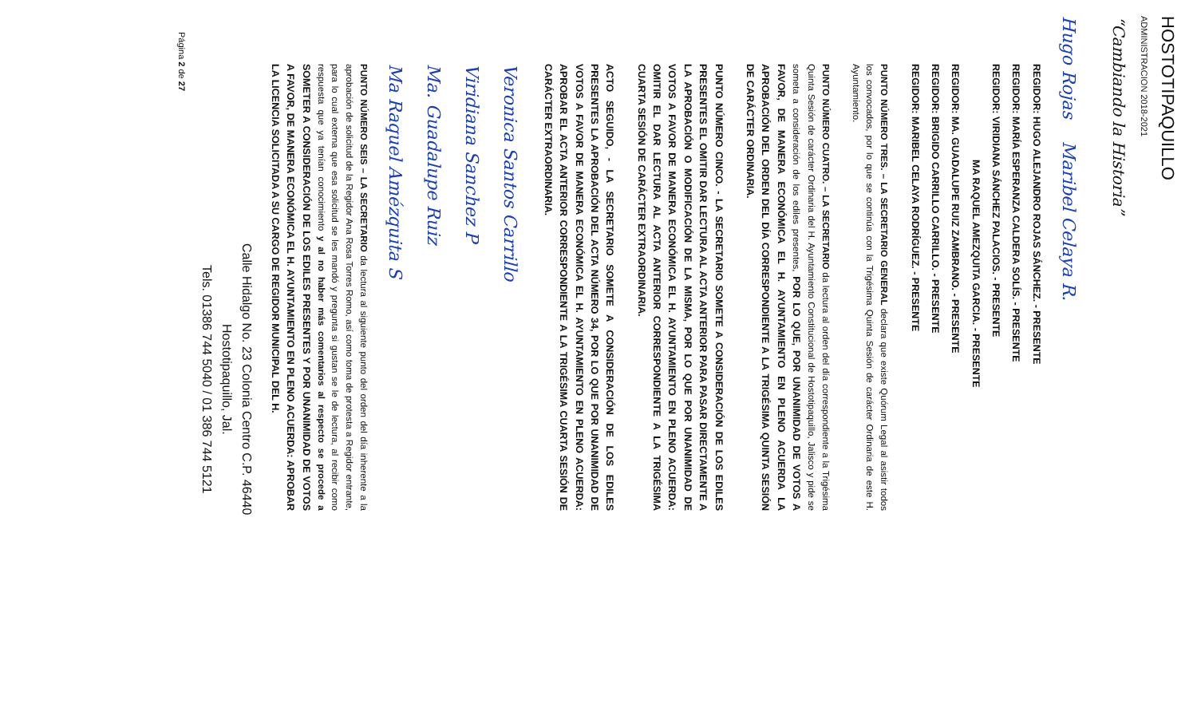HOSTOTIPAQUILLO
ADMINISTRACION 2018-2021
“Cambiando la Historia”
Hugo Rojas Maribel Celaya R.
REGIDOR: HUGO ALEJANDRO ROJAS SÁNCHEZ. - PRESENTE
REGIDOR: MARÍA ESPERANZA CALDERA SOLÍS. - PRESENTE
REGIDOR: VIRIDIANA SÁNCHEZ PALACIOS. - PRESENTE
MA RAQUEL AMEZQUITA GARCIA. - PRESENTE
REGIDOR: MA. GUADALUPE RUIZ ZAMBRANO. - PRESENTE
REGIDOR: BRIGIDO CARRILLO CARRILLO. - PRESENTE
REGIDOR: MARIBEL CELAYA RODRÍGUEZ. - PRESENTE
PUNTO NÚMERO TRES. – LA SECRETARIO GENERAL declara que existe Quórum Legal al asistir todos los convocados, por lo que se continúa con la Trigésima Quinta Sesión de carácter Ordinaria de este H. Ayuntamiento.
PUNTO NÚMERO CUATRO. – LA SECRETARIO da lectura al orden del día correspondiente a la Trigésima Quinta Sesión de carácter Ordinaria del H. Ayuntamiento Constitucional de Hostotipaquillo, Jalisco y pide se someta a consideración de los ediles presentes, POR LO QUE, POR UNANIMIDAD DE VOTOS A FAVOR, DE MANERA ECONÓMICA EL H. AYUNTAMIENTO EN PLENO ACUERDA LA APROBACIÓN DEL ORDEN DEL DÍA CORRESPONDIENTE A LA TRIGÉSIMA QUINTA SESIÓN DE CARÁCTER ORDINARIA.
PUNTO NÚMERO CINCO. - LA SECRETARIO SOMETE A CONSIDERACIÓN DE LOS EDILES PRESENTES EL OMITIR DAR LECTURA AL ACTA ANTERIOR PARA PASAR DIRECTAMENTE A LA APROBACIÓN O MODIFICACIÓN DE LA MISMA, POR LO QUE POR UNANIMIDAD DE VOTOS A FAVOR DE MANERA ECONÓMICA EL H. AYUNTAMIENTO EN PLENO ACUERDA: OMITIR EL DAR LECTURA AL ACTA ANTERIOR CORRESPONDIENTE A LA TRIGÉSIMA CUARTA SESIÓN DE CARÁCTER EXTRAORDINARIA.
ACTO SEGUIDO, - LA SECRETARIO SOMETE A CONSIDERACIÓN DE LOS EDILES PRESENTES LA APROBACIÓN DEL ACTA NÚMERO 34, POR LO QUE POR UNANIMIDAD DE VOTOS A FAVOR DE MANERA ECONÓMICA EL H. AYUNTAMIENTO EN PLENO ACUERDA: APROBAR EL ACTA ANTERIOR CORRESPONDIENTE A LA TRIGÉSIMA CUARTA SESIÓN DE CARÁCTER EXTRAORDINARIA.
Veronica Santos Carrillo
Viridiana Sanchez P
Ma. Guadalupe Ruiz
Ma Raquel Amézquita S
PUNTO NÚMERO SEIS – LA SECRETARIO da lectura al siguiente punto del orden del día inherente a la aprobación de solicitud de la Regidor Ana Rosa Torres Romo, así como toma de protesta a Regidor entrante, para lo cual externa que esa solicitud se les mandó y pregunta si gustan se le de lectura, al recibir como respuesta que ya tenían conocimiento y al no haber más comentarios al respecto se procede a SOMETER A CONSIDERACIÓN DE LOS EDILES PRESENTES Y POR UNANIMIDAD DE VOTOS A FAVOR, DE MANERA ECONÓMICA EL H. AYUNTAMIENTO EN PLENO ACUERDA: APROBAR LA LICENCIA SOLICITADA A SU CARGO DE REGIDOR MUNICIPAL DEL H.
Calle Hidalgo No. 23 Colonia Centro C.P. 46440
Hostotipaquillo, Jal.
Tels. 01386 744 5040 / 01 386 744 5121
Página 2 de 27